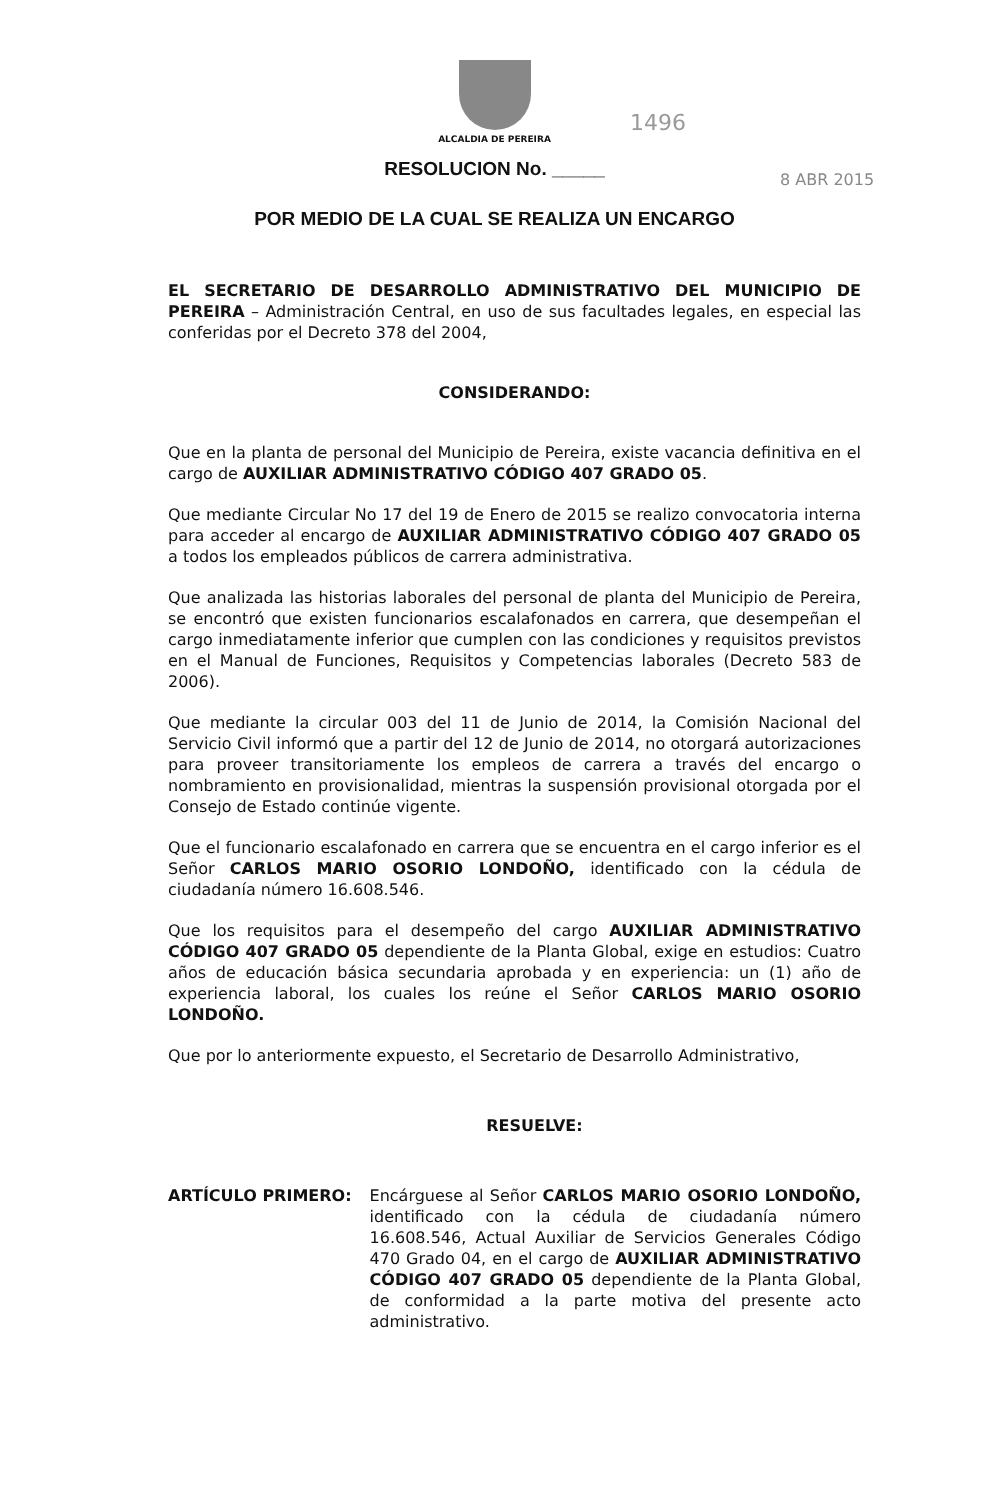ALCALDIA DE PEREIRA
1496
8 ABR 2015
RESOLUCION No. _____
POR MEDIO DE LA CUAL SE REALIZA UN ENCARGO
EL SECRETARIO DE DESARROLLO ADMINISTRATIVO DEL MUNICIPIO DE PEREIRA – Administración Central, en uso de sus facultades legales, en especial las conferidas por el Decreto 378 del 2004,
CONSIDERANDO:
Que en la planta de personal del Municipio de Pereira, existe vacancia definitiva en el cargo de AUXILIAR ADMINISTRATIVO CÓDIGO 407 GRADO 05.
Que mediante Circular No 17 del 19 de Enero de 2015 se realizo convocatoria interna para acceder al encargo de AUXILIAR ADMINISTRATIVO CÓDIGO 407 GRADO 05 a todos los empleados públicos de carrera administrativa.
Que analizada las historias laborales del personal de planta del Municipio de Pereira, se encontró que existen funcionarios escalafonados en carrera, que desempeñan el cargo inmediatamente inferior que cumplen con las condiciones y requisitos previstos en el Manual de Funciones, Requisitos y Competencias laborales (Decreto 583 de 2006).
Que mediante la circular 003 del 11 de Junio de 2014, la Comisión Nacional del Servicio Civil informó que a partir del 12 de Junio de 2014, no otorgará autorizaciones para proveer transitoriamente los empleos de carrera a través del encargo o nombramiento en provisionalidad, mientras la suspensión provisional otorgada por el Consejo de Estado continúe vigente.
Que el funcionario escalafonado en carrera que se encuentra en el cargo inferior es el Señor CARLOS MARIO OSORIO LONDOÑO, identificado con la cédula de ciudadanía número 16.608.546.
Que los requisitos para el desempeño del cargo AUXILIAR ADMINISTRATIVO CÓDIGO 407 GRADO 05 dependiente de la Planta Global, exige en estudios: Cuatro años de educación básica secundaria aprobada y en experiencia: un (1) año de experiencia laboral, los cuales los reúne el Señor CARLOS MARIO OSORIO LONDOÑO.
Que por lo anteriormente expuesto, el Secretario de Desarrollo Administrativo,
RESUELVE:
ARTÍCULO PRIMERO: Encárguese al Señor CARLOS MARIO OSORIO LONDOÑO, identificado con la cédula de ciudadanía número 16.608.546, Actual Auxiliar de Servicios Generales Código 470 Grado 04, en el cargo de AUXILIAR ADMINISTRATIVO CÓDIGO 407 GRADO 05 dependiente de la Planta Global, de conformidad a la parte motiva del presente acto administrativo.